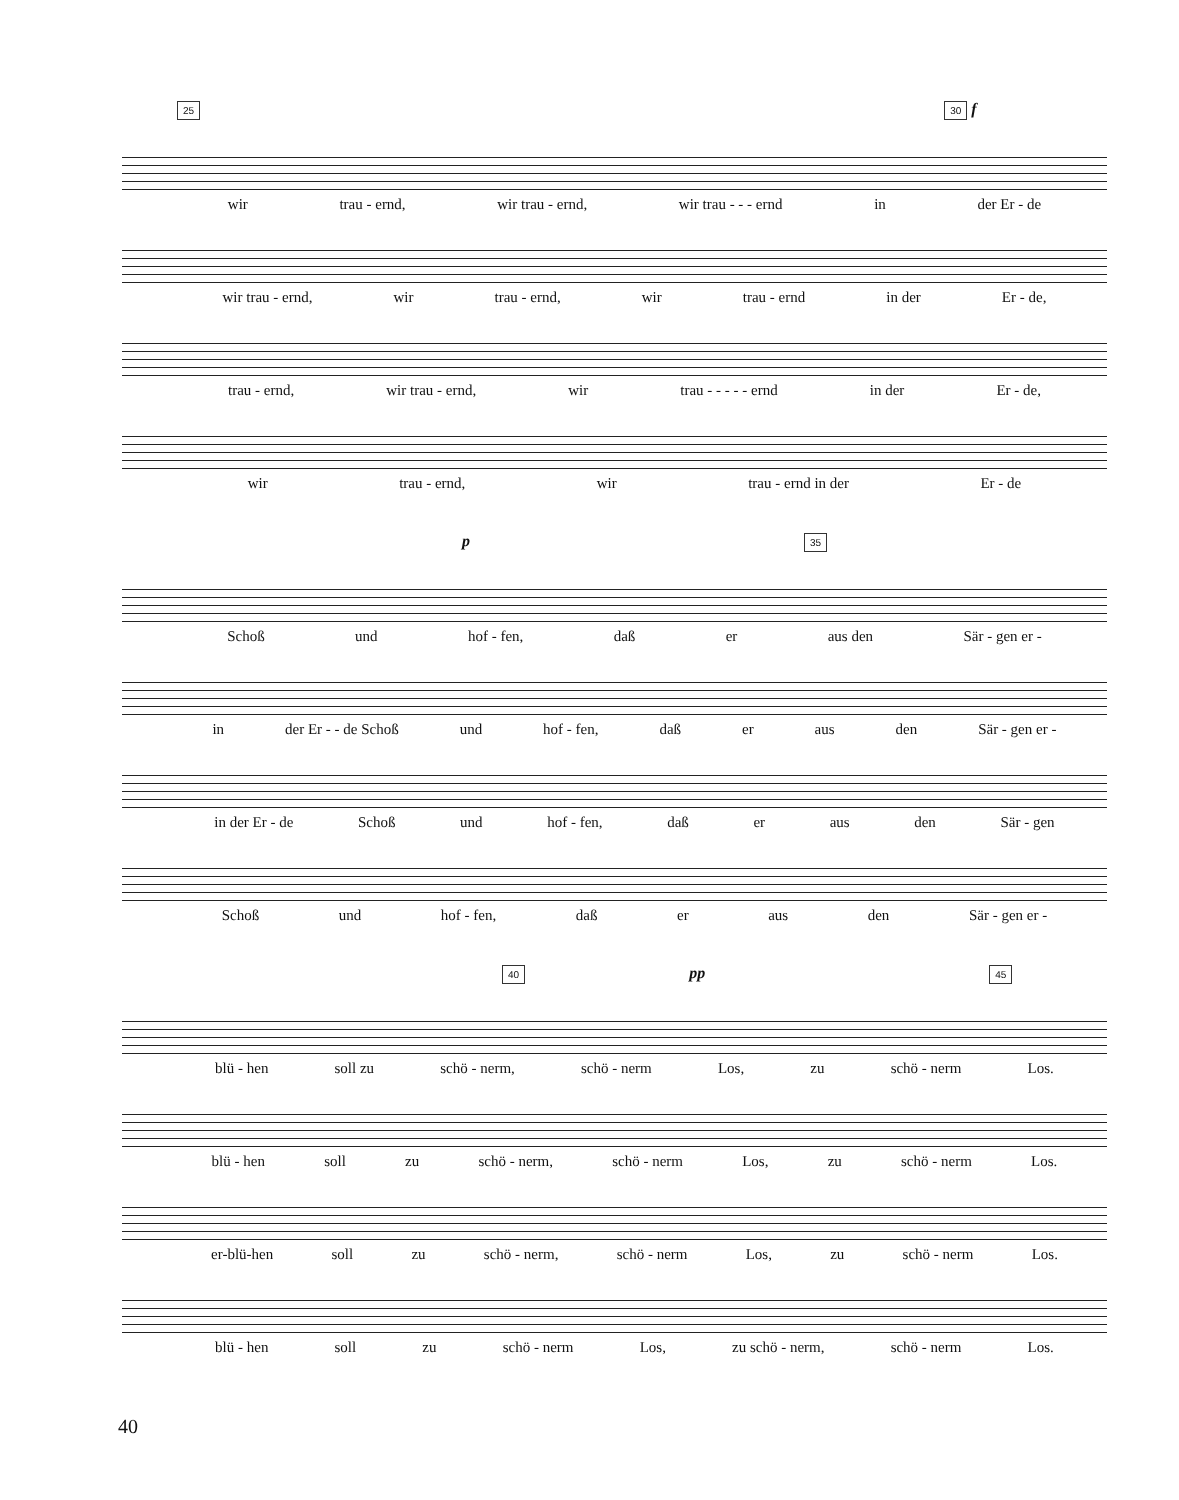25 30 f
wir trau - ernd, wir trau - ernd, wir trau - - - ernd in der Er - de
wir trau - ernd, wir trau - ernd, wir trau - ernd in der Er - de,
trau - ernd, wir trau - ernd, wir trau - - - - - ernd in der Er - de,
wir trau - ernd, wir trau - ernd in der Er - de
p 35
Schoß und hof - fen, daß er aus den Sär - gen er -
in der Er - - de Schoß und hof - fen, daß er aus den Sär - gen er -
in der Er - de Schoß und hof - fen, daß er aus den Sär - gen
Schoß und hof - fen, daß er aus den Sär - gen er -
40 pp 45
blü - hen soll zu schö - nerm, schö - nerm Los, zu schö - nerm Los.
blü - hen soll zu schö - nerm, schö - nerm Los, zu schö - nerm Los.
er-blü-hen soll zu schö - nerm, schö - nerm Los, zu schö - nerm Los.
blü - hen soll zu schö - nerm Los, zu schö - nerm, schö - nerm Los.
40